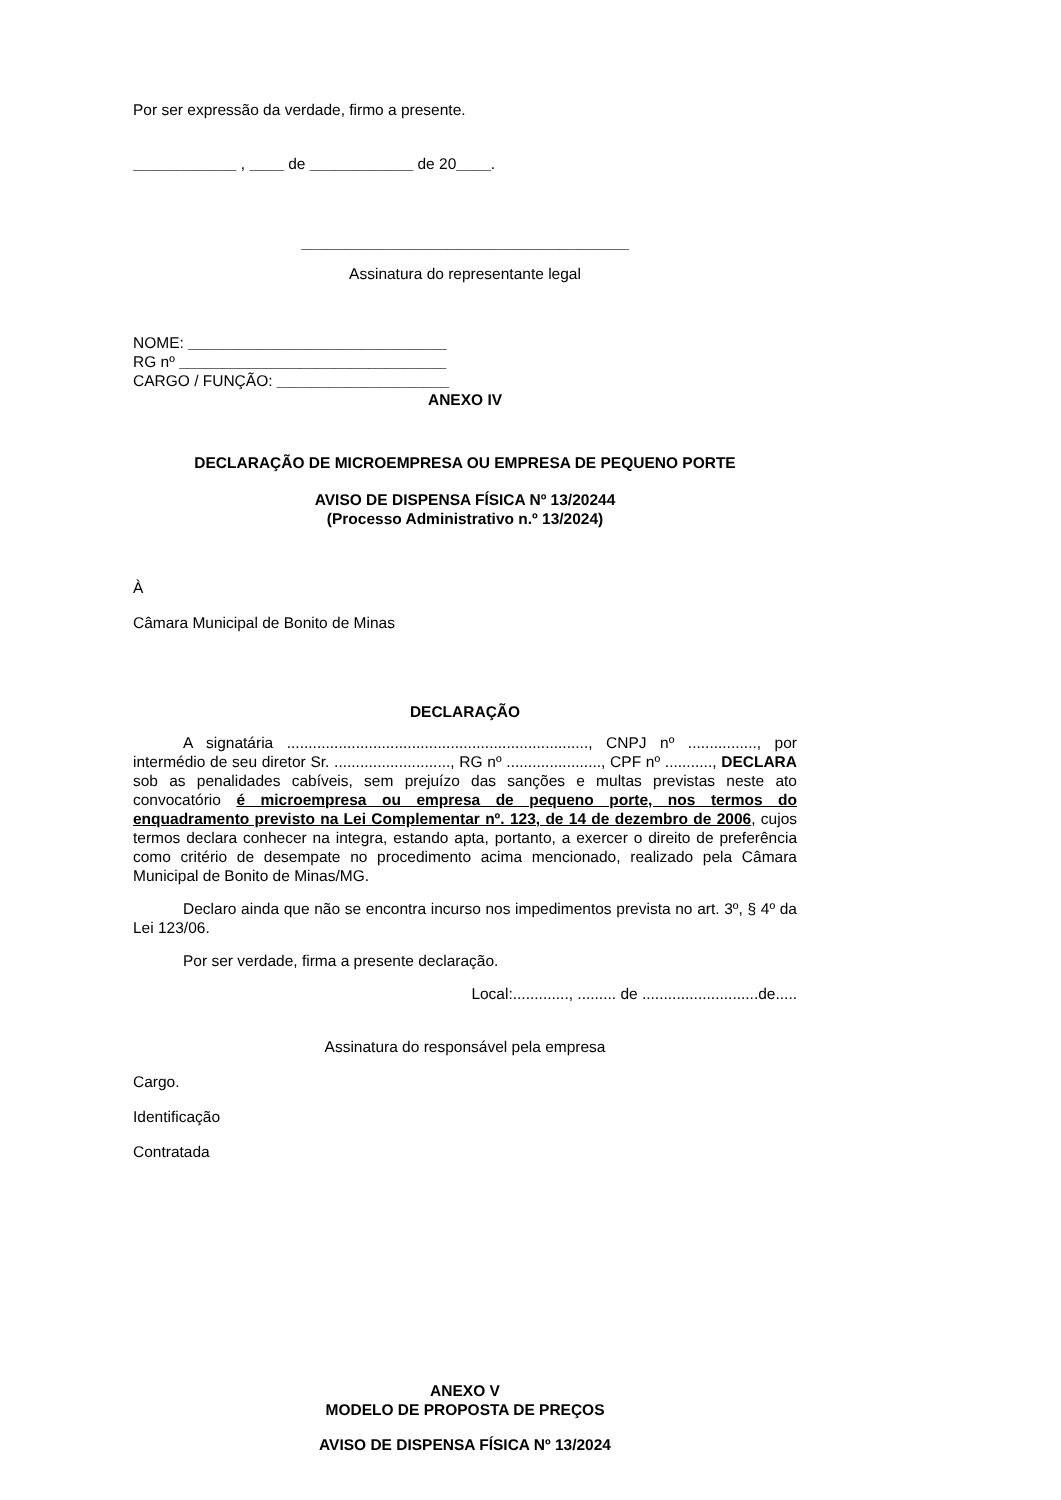Por ser expressão da verdade, firmo a presente.
____________ , ____ de ____________ de 20____.
______________________________________
Assinatura do representante legal
NOME: ______________________________
RG nº _______________________________
CARGO / FUNÇÃO: ____________________
ANEXO IV
DECLARAÇÃO DE MICROEMPRESA OU EMPRESA DE PEQUENO PORTE
AVISO DE DISPENSA FÍSICA Nº 13/20244
(Processo Administrativo n.º 13/2024)
À
Câmara Municipal de Bonito de Minas
DECLARAÇÃO
A signatária ......................................................................, CNPJ nº ................, por intermédio de seu diretor Sr. ..........................., RG nº ......................, CPF nº ..........., DECLARA sob as penalidades cabíveis, sem prejuízo das sanções e multas previstas neste ato convocatório é microempresa ou empresa de pequeno porte, nos termos do enquadramento previsto na Lei Complementar nº. 123, de 14 de dezembro de 2006, cujos termos declara conhecer na integra, estando apta, portanto, a exercer o direito de preferência como critério de desempate no procedimento acima mencionado, realizado pela Câmara Municipal de Bonito de Minas/MG.
Declaro ainda que não se encontra incurso nos impedimentos prevista no art. 3º, § 4º da Lei 123/06.
Por ser verdade, firma a presente declaração.
Local:............., ......... de ...........................de.....
Assinatura do responsável pela empresa
Cargo.
Identificação
Contratada
ANEXO V
MODELO DE PROPOSTA DE PREÇOS
AVISO DE DISPENSA FÍSICA Nº 13/2024